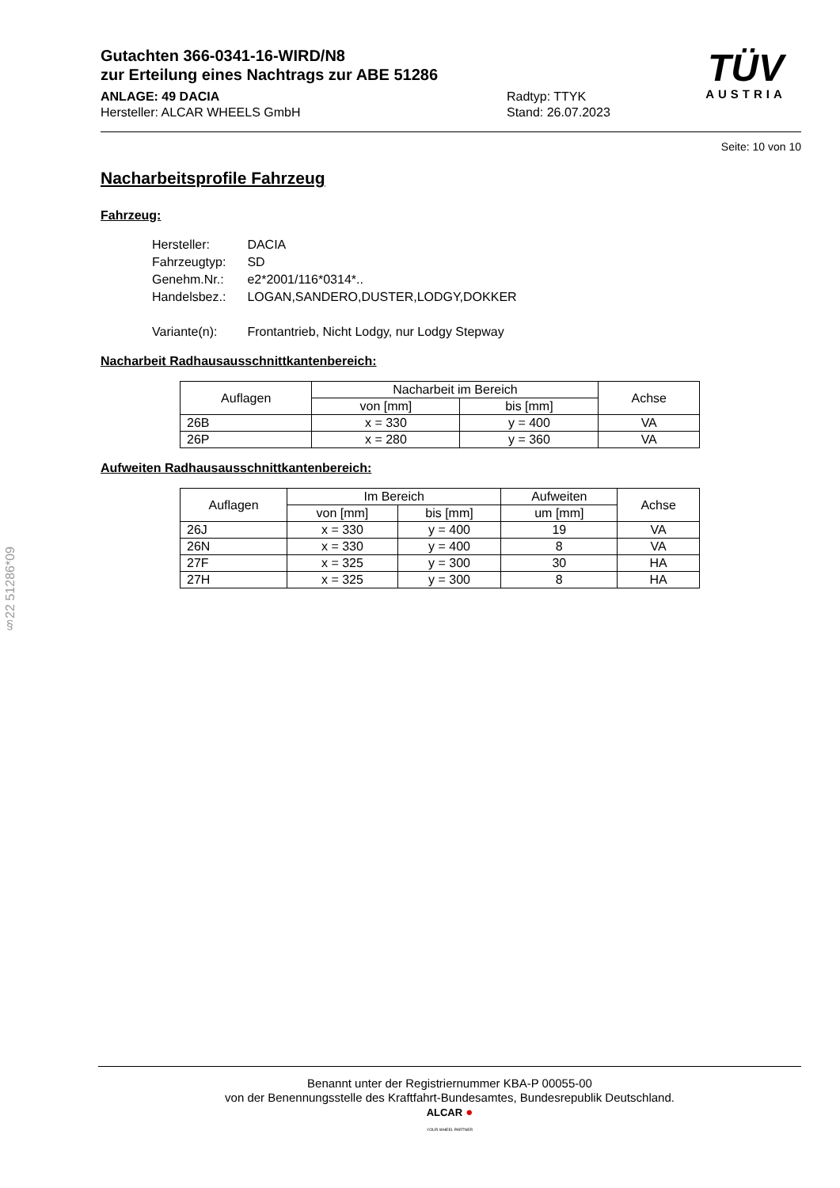§22 51286*09
TÜV
AUSTRIA
Gutachten 366-0341-16-WIRD/N8
zur Erteilung eines Nachtrags zur ABE 51286
ANLAGE: 49 DACIA
Hersteller: ALCAR WHEELS GmbH
Radtyp: TTYK
Stand: 26.07.2023
Seite: 10 von 10
Nacharbeitsprofile Fahrzeug
Fahrzeug:
| Hersteller: | DACIA |
| Fahrzeugtyp: | SD |
| Genehm.Nr.: | e2*2001/116*0314*.. |
| Handelsbez.: | LOGAN,SANDERO,DUSTER,LODGY,DOKKER |
| Variante(n): | Frontantrieb, Nicht Lodgy, nur Lodgy Stepway |
Nacharbeit Radhausausschnittkantenbereich:
| Auflagen | Nacharbeit im Bereich | | Achse |
| --- | --- | --- | --- |
| | von [mm] | bis [mm] | |
| 26B | x = 330 | y = 400 | VA |
| 26P | x = 280 | y = 360 | VA |
Aufweiten Radhausausschnittkantenbereich:
| Auflagen | Im Bereich | | Aufweiten | Achse |
| --- | --- | --- | --- | --- |
| | von [mm] | bis [mm] | um [mm] | |
| 26J | x = 330 | y = 400 | 19 | VA |
| 26N | x = 330 | y = 400 | 8 | VA |
| 27F | x = 325 | y = 300 | 30 | HA |
| 27H | x = 325 | y = 300 | 8 | HA |
Benannt unter der Registriernummer KBA-P 00055-00
von der Benennungsstelle des Kraftfahrt-Bundesamtes, Bundesrepublik Deutschland.
ALCAR ●
YOUR WHEEL PARTNER